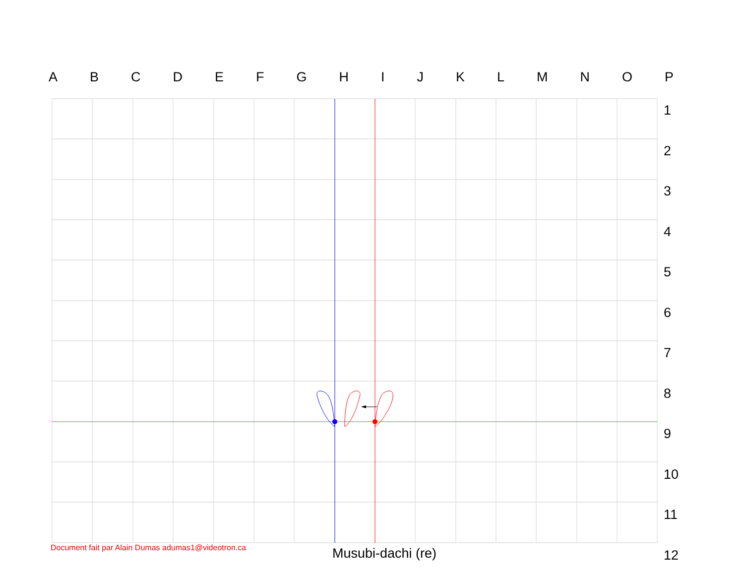A B C D E F G H I J K L M N O P
123456789
10
11
12
Document fait par Alain Dumas adumas1@videotron.ca
Musubi-dachi (re)